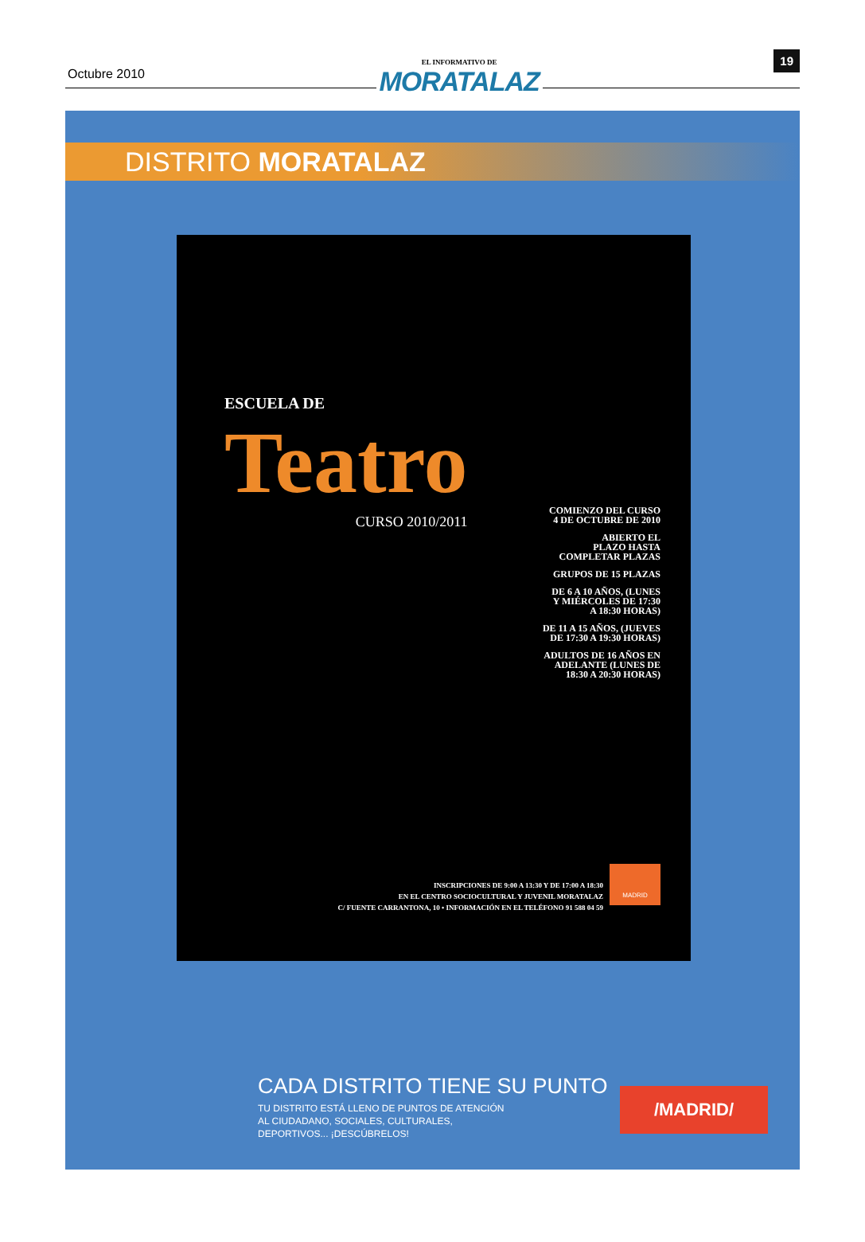Octubre 2010 EL INFORMATIVO DE
MORATALAZ 19
DISTRITO MORATALAZ
ESCUELA DE
Teatro
CURSO 2010/2011
COMIENZO DEL CURSO
4 DE OCTUBRE DE 2010
ABIERTO EL
PLAZO HASTA
COMPLETAR PLAZAS
GRUPOS DE 15 PLAZAS
DE 6 A 10 AÑOS, (LUNES
Y MIÉRCOLES DE 17:30
A 18:30 HORAS)
DE 11 A 15 AÑOS, (JUEVES
DE 17:30 A 19:30 HORAS)
ADULTOS DE 16 AÑOS EN
ADELANTE (LUNES DE
18:30 A 20:30 HORAS)
INSCRIPCIONES DE 9:00 A 13:30 Y DE 17:00 A 18:30
EN EL CENTRO SOCIOCULTURAL Y JUVENIL MORATALAZ
C/ FUENTE CARRANTONA, 10 • INFORMACIÓN EN EL TELÉFONO 91 588 04 59
MADRID
CADA DISTRITO TIENE SU PUNTO
TU DISTRITO ESTÁ LLENO DE PUNTOS DE ATENCIÓN
AL CIUDADANO, SOCIALES, CULTURALES,
DEPORTIVOS... ¡DESCÚBRELOS!
/MADRID/